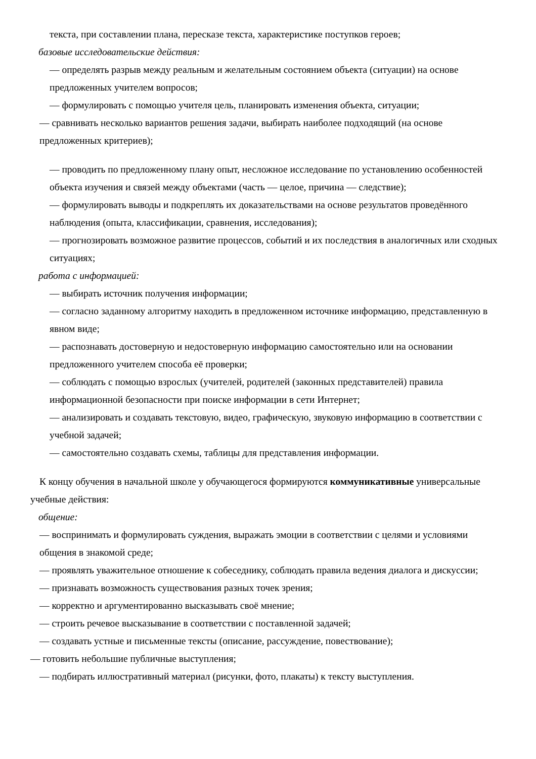текста, при составлении плана, пересказе текста, характеристике поступков героев;
базовые исследовательские действия:
— определять разрыв между реальным и желательным состоянием объекта (ситуации) на основе предложенных учителем вопросов;
— формулировать с помощью учителя цель, планировать изменения объекта, ситуации;
— сравнивать несколько вариантов решения задачи, выбирать наиболее подходящий (на основе предложенных критериев);
— проводить по предложенному плану опыт, несложное исследование по установлению особенностей объекта изучения и связей между объектами (часть — целое, причина — следствие);
— формулировать выводы и подкреплять их доказательствами на основе результатов проведённого наблюдения (опыта, классификации, сравнения, исследования);
— прогнозировать возможное развитие процессов, событий и их последствия в аналогичных или сходных ситуациях;
работа с информацией:
— выбирать источник получения информации;
— согласно заданному алгоритму находить в предложенном источнике информацию, представленную в явном виде;
— распознавать достоверную и недостоверную информацию самостоятельно или на основании предложенного учителем способа её проверки;
— соблюдать с помощью взрослых (учителей, родителей (законных представителей) правила информационной безопасности при поиске информации в сети Интернет;
— анализировать и создавать текстовую, видео, графическую, звуковую информацию в соответствии с учебной задачей;
— самостоятельно создавать схемы, таблицы для представления информации.
К концу обучения в начальной школе у обучающегося формируются коммуникативные универсальные учебные действия:
общение:
— воспринимать и формулировать суждения, выражать эмоции в соответствии с целями и условиями общения в знакомой среде;
— проявлять уважительное отношение к собеседнику, соблюдать правила ведения диалога и дискуссии;
— признавать возможность существования разных точек зрения;
— корректно и аргументированно высказывать своё мнение;
— строить речевое высказывание в соответствии с поставленной задачей;
— создавать устные и письменные тексты (описание, рассуждение, повествование);
— готовить небольшие публичные выступления;
— подбирать иллюстративный материал (рисунки, фото, плакаты) к тексту выступления.